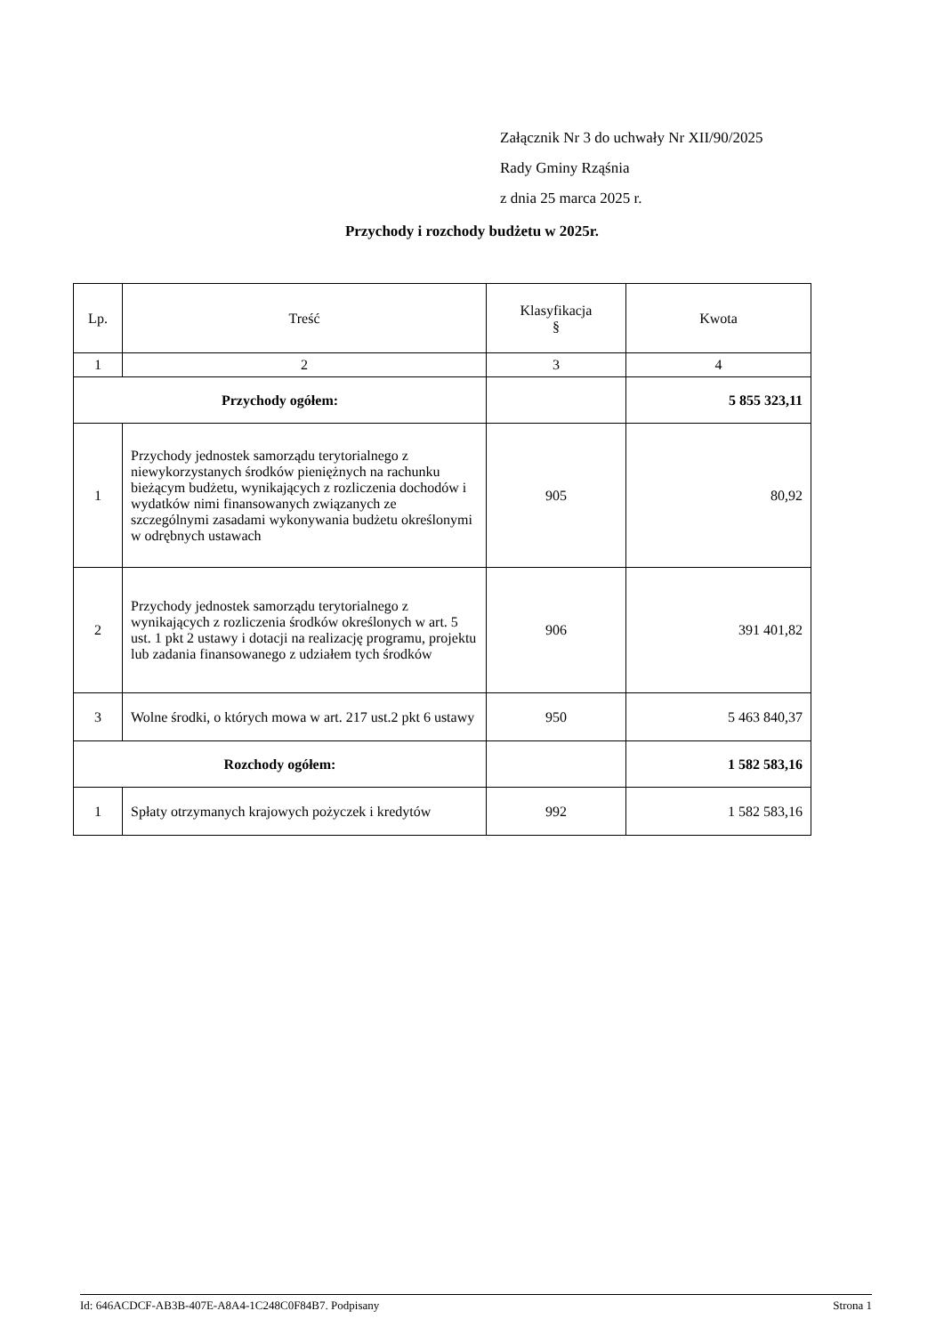Załącznik Nr 3 do uchwały Nr XII/90/2025
Rady Gminy Rząśnia
z dnia 25 marca 2025 r.
Przychody i rozchody budżetu w 2025r.
| Lp. | Treść | Klasyfikacja § | Kwota |
| --- | --- | --- | --- |
| 1 | 2 | 3 | 4 |
| Przychody ogółem: | | | 5 855 323,11 |
| 1 | Przychody jednostek samorządu terytorialnego z niewykorzystanych środków pieniężnych na rachunku bieżącym budżetu, wynikających z rozliczenia dochodów i wydatków nimi finansowanych związanych ze szczególnymi zasadami wykonywania budżetu określonymi w odrębnych ustawach | 905 | 80,92 |
| 2 | Przychody jednostek samorządu terytorialnego z wynikających z rozliczenia środków określonych w art. 5 ust. 1 pkt 2 ustawy i dotacji na realizację programu, projektu lub zadania finansowanego z udziałem tych środków | 906 | 391 401,82 |
| 3 | Wolne środki, o których mowa w art. 217 ust.2 pkt 6 ustawy | 950 | 5 463 840,37 |
| Rozchody ogółem: | | | 1 582 583,16 |
| 1 | Spłaty otrzymanych krajowych pożyczek i kredytów | 992 | 1 582 583,16 |
Id: 646ACDCF-AB3B-407E-A8A4-1C248C0F84B7. Podpisany Strona 1